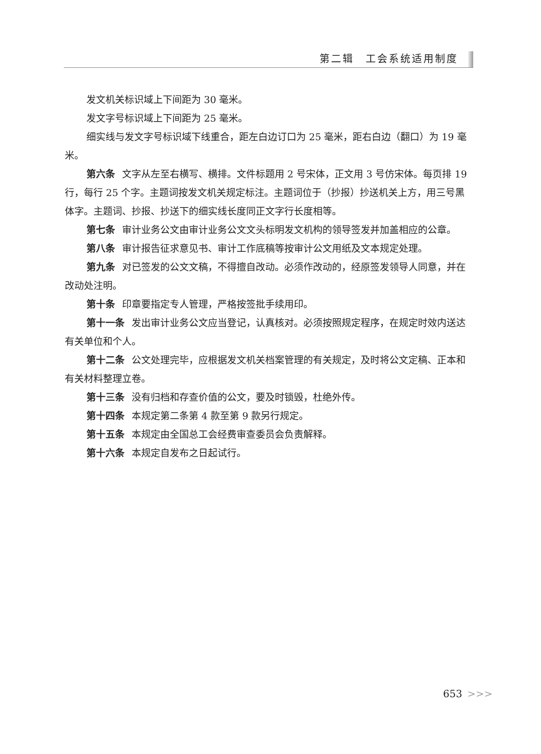第二辑　工会系统适用制度
发文机关标识域上下间距为 30 毫米。
发文字号标识域上下间距为 25 毫米。
细实线与发文字号标识域下线重合，距左白边订口为 25 毫米，距右白边（翻口）为 19 毫米。
第六条 文字从左至右横写、横排。文件标题用 2 号宋体，正文用 3 号仿宋体。每页排 19 行，每行 25 个字。主题词按发文机关规定标注。主题词位于（抄报）抄送机关上方，用三号黑体字。主题词、抄报、抄送下的细实线长度同正文字行长度相等。
第七条 审计业务公文由审计业务公文文头标明发文机构的领导签发并加盖相应的公章。
第八条 审计报告征求意见书、审计工作底稿等按审计公文用纸及文本规定处理。
第九条 对已签发的公文文稿，不得擅自改动。必须作改动的，经原签发领导人同意，并在改动处注明。
第十条 印章要指定专人管理，严格按签批手续用印。
第十一条 发出审计业务公文应当登记，认真核对。必须按照规定程序，在规定时效内送达有关单位和个人。
第十二条 公文处理完毕，应根据发文机关档案管理的有关规定，及时将公文定稿、正本和有关材料整理立卷。
第十三条 没有归档和存查价值的公文，要及时锁毁，杜绝外传。
第十四条 本规定第二条第 4 款至第 9 款另行规定。
第十五条 本规定由全国总工会经费审查委员会负责解释。
第十六条 本规定自发布之日起试行。
653 >>>